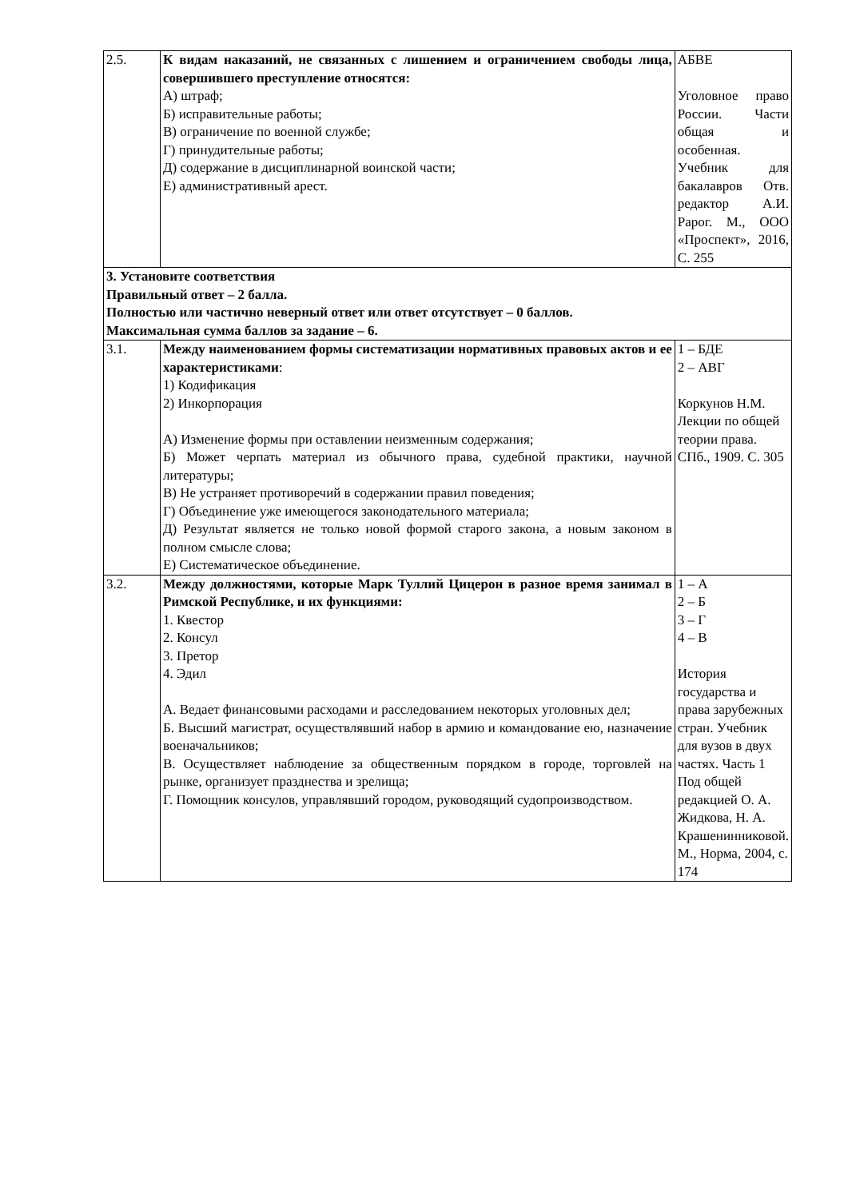| 2.5. | К видам наказаний, не связанных с лишением и ограничением свободы лица, совершившего преступление относятся: А) штраф; Б) исправительные работы; В) ограничение по военной службе; Г) принудительные работы; Д) содержание в дисциплинарной воинской части; Е) административный арест. | АБВЕ Уголовное право России. Части общая и особенная. Учебник для бакалавров Отв. редактор А.И. Рарог. М., ООО «Проспект», 2016, С. 255 |
| 3. Установите соответствия Правильный ответ – 2 балла. Полностью или частично неверный ответ или ответ отсутствует – 0 баллов. Максимальная сумма баллов за задание – 6. | | |
| 3.1. | Между наименованием формы систематизации нормативных правовых актов и ее характеристиками : 1) Кодификация 2) Инкорпорация А) Изменение формы при оставлении неизменным содержания; Б) Может черпать материал из обычного права, судебной практики, научной литературы; В) Не устраняет противоречий в содержании правил поведения; Г) Объединение уже имеющегося законодательного материала; Д) Результат является не только новой формой старого закона, а новым законом в полном смысле слова; Е) Систематическое объединение. | 1 – БДЕ 2 – АВГ Коркунов Н.М. Лекции по общей теории права. СПб., 1909. С. 305 |
| 3.2. | Между должностями, которые Марк Туллий Цицерон в разное время занимал в Римской Республике, и их функциями: 1. Квестор 2. Консул 3. Претор 4. Эдил А. Ведает финансовыми расходами и расследованием некоторых уголовных дел; Б. Высший магистрат, осуществлявший набор в армию и командование ею, назначение военачальников; В. Осуществляет наблюдение за общественным порядком в городе, торговлей на рынке, организует празднества и зрелища; Г. Помощник консулов, управлявший городом, руководящий судопроизводством. | 1 – А 2 – Б 3 – Г 4 – В История государства и права зарубежных стран. Учебник для вузов в двух частях. Часть 1 Под общей редакцией О. А. Жидкова, Н. А. Крашенинниковой. М., Норма, 2004, с. 174 |